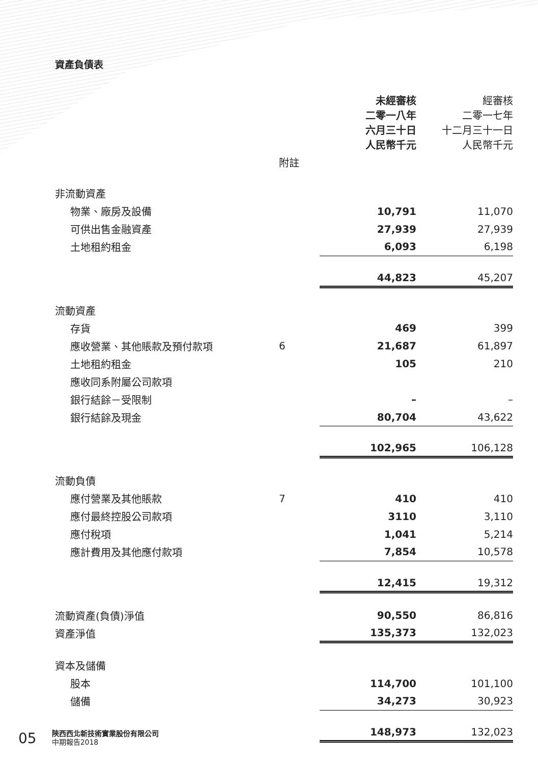資產負債表
| | | 未經審核 二零一八年 六月三十日 人民幣千元 | 經審核 二零一七年 十二月三十一日 人民幣千元 |
| --- | --- | --- | --- |
| | 附註 | | |
| 非流動資產 | | | |
| 物業、廠房及設備 | | 10,791 | 11,070 |
| 可供出售金融資產 | | 27,939 | 27,939 |
| 土地租約租金 | | 6,093 | 6,198 |
| | | 44,823 | 45,207 |
| 流動資產 | | | |
| 存貨 | | 469 | 399 |
| 應收營業、其他賬款及預付款項 | 6 | 21,687 | 61,897 |
| 土地租約租金 | | 105 | 210 |
| 應收同系附屬公司款項 | | | |
| 銀行結餘－受限制 | | – | – |
| 銀行結餘及現金 | | 80,704 | 43,622 |
| | | 102,965 | 106,128 |
| 流動負債 | | | |
| 應付營業及其他賬款 | 7 | 410 | 410 |
| 應付最終控股公司款項 | | 3110 | 3,110 |
| 應付稅項 | | 1,041 | 5,214 |
| 應計費用及其他應付款項 | | 7,854 | 10,578 |
| | | 12,415 | 19,312 |
| 流動資產(負債)淨值 | | 90,550 | 86,816 |
| 資產淨值 | | 135,373 | 132,023 |
| 資本及儲備 | | | |
| 股本 | | 114,700 | 101,100 |
| 儲備 | | 34,273 | 30,923 |
| | | 148,973 | 132,023 |
05
陝西西北新技術實業股份有限公司
中期報告2018